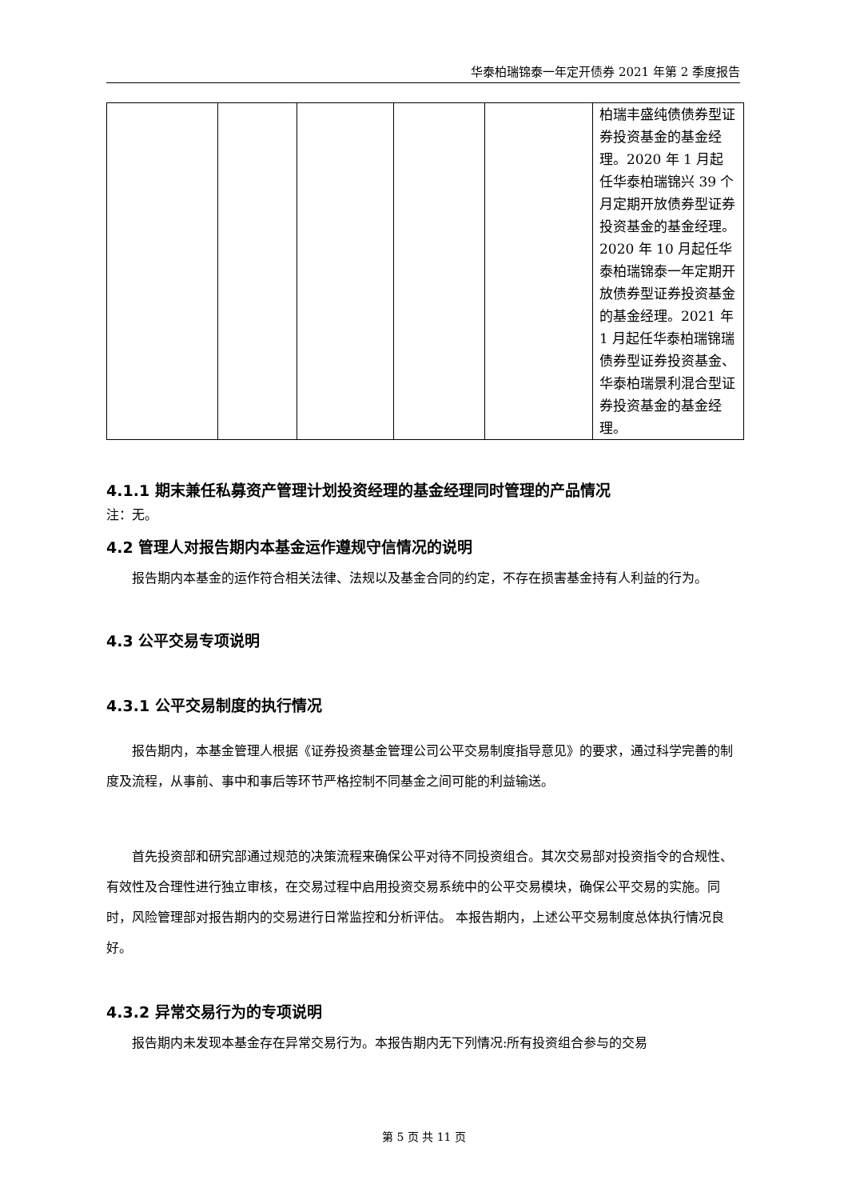华泰柏瑞锦泰一年定开债券 2021 年第 2 季度报告
| | | | | | 柏瑞丰盛纯债债券型证券投资基金的基金经理。2020 年 1 月起任华泰柏瑞锦兴 39 个月定期开放债券型证券投资基金的基金经理。2020 年 10 月起任华泰柏瑞锦泰一年定期开放债券型证券投资基金的基金经理。2021 年 1 月起任华泰柏瑞锦瑞债券型证券投资基金、华泰柏瑞景利混合型证券投资基金的基金经理。 |
4.1.1 期末兼任私募资产管理计划投资经理的基金经理同时管理的产品情况
注：无。
4.2 管理人对报告期内本基金运作遵规守信情况的说明
报告期内本基金的运作符合相关法律、法规以及基金合同的约定，不存在损害基金持有人利益的行为。
4.3 公平交易专项说明
4.3.1 公平交易制度的执行情况
报告期内，本基金管理人根据《证券投资基金管理公司公平交易制度指导意见》的要求，通过科学完善的制度及流程，从事前、事中和事后等环节严格控制不同基金之间可能的利益输送。
首先投资部和研究部通过规范的决策流程来确保公平对待不同投资组合。其次交易部对投资指令的合规性、有效性及合理性进行独立审核，在交易过程中启用投资交易系统中的公平交易模块，确保公平交易的实施。同时，风险管理部对报告期内的交易进行日常监控和分析评估。 本报告期内，上述公平交易制度总体执行情况良好。
4.3.2 异常交易行为的专项说明
报告期内未发现本基金存在异常交易行为。本报告期内无下列情况:所有投资组合参与的交易
第 5 页 共 11 页